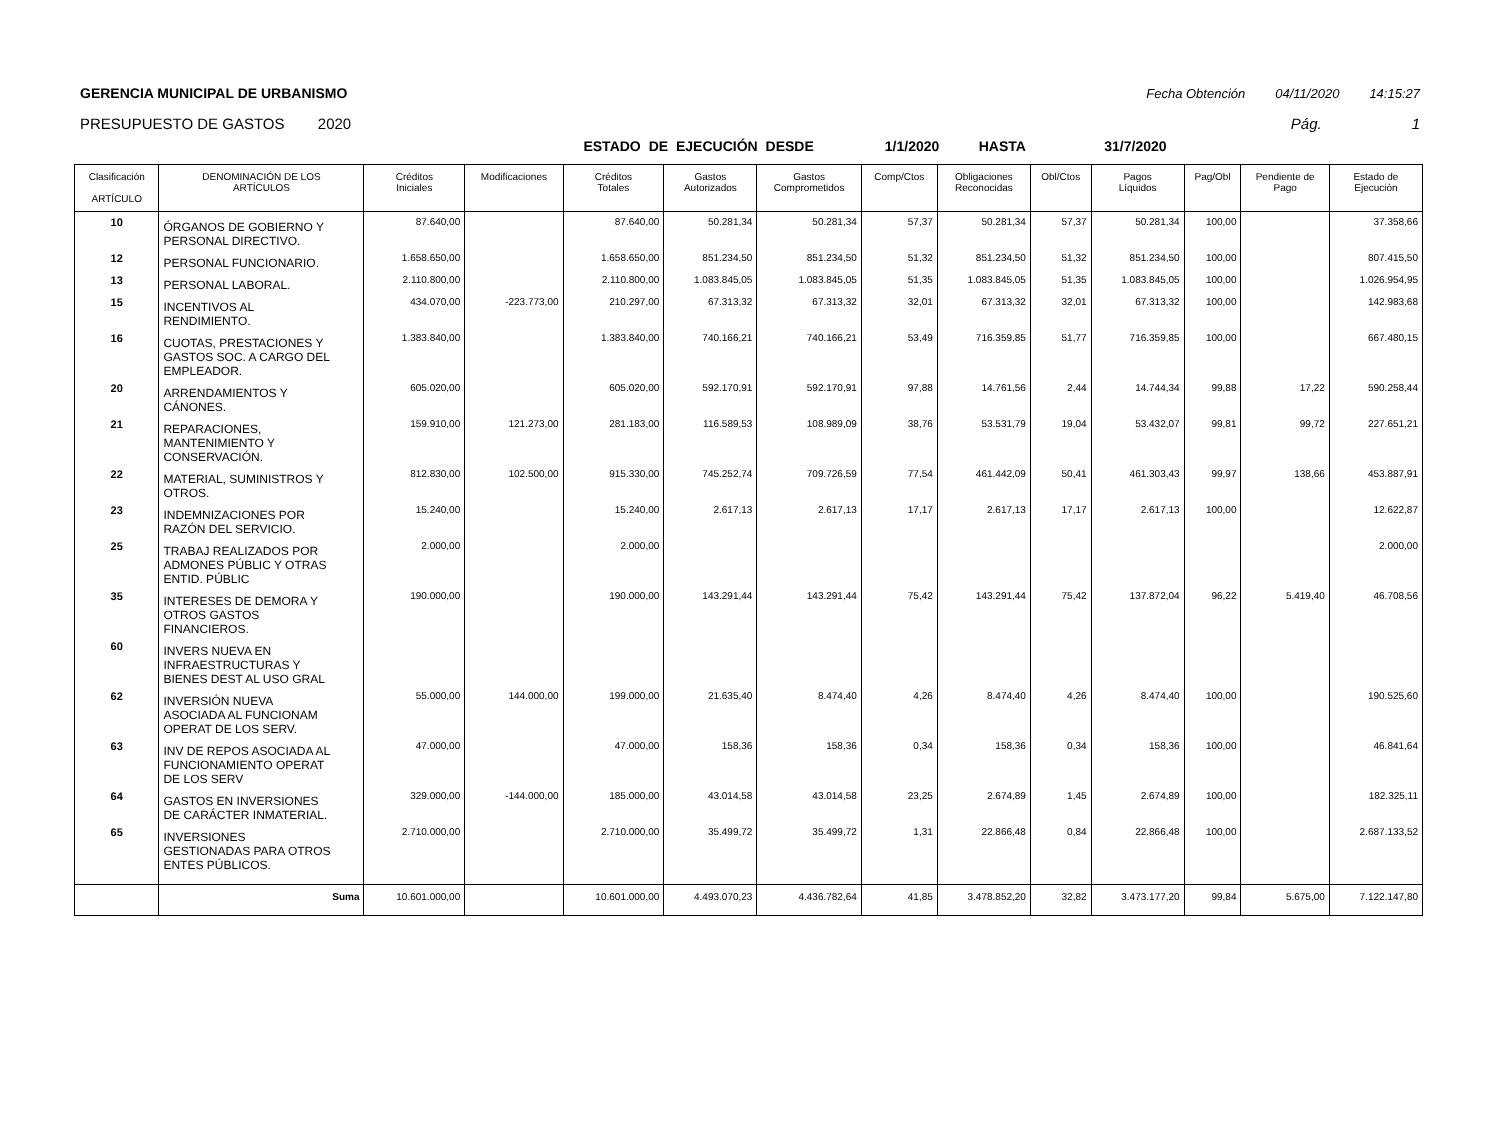GERENCIA MUNICIPAL DE URBANISMO Fecha Obtención 04/11/2020 14:15:27
PRESUPUESTO DE GASTOS 2020 Pág. 1
ESTADO DE EJECUCIÓN DESDE 1/1/2020 HASTA 31/7/2020
| Clasificación ARTÍCULO | DENOMINACIÓN DE LOS ARTÍCULOS | Créditos Iniciales | Modificaciones | Créditos Totales | Gastos Autorizados | Gastos Comprometidos | Comp/Ctos | Obligaciones Reconocidas | Obl/Ctos | Pagos Líquidos | Pag/Obl | Pendiente de Pago | Estado de Ejecución |
| --- | --- | --- | --- | --- | --- | --- | --- | --- | --- | --- | --- | --- | --- |
| 10 | ÓRGANOS DE GOBIERNO Y PERSONAL DIRECTIVO. | 87.640,00 | | 87.640,00 | 50.281,34 | 50.281,34 | 57,37 | 50.281,34 | 57,37 | 50.281,34 | 100,00 | | 37.358,66 |
| 12 | PERSONAL FUNCIONARIO. | 1.658.650,00 | | 1.658.650,00 | 851.234,50 | 851.234,50 | 51,32 | 851.234,50 | 51,32 | 851.234,50 | 100,00 | | 807.415,50 |
| 13 | PERSONAL LABORAL. | 2.110.800,00 | | 2.110.800,00 | 1.083.845,05 | 1.083.845,05 | 51,35 | 1.083.845,05 | 51,35 | 1.083.845,05 | 100,00 | | 1.026.954,95 |
| 15 | INCENTIVOS AL RENDIMIENTO. | 434.070,00 | -223.773,00 | 210.297,00 | 67.313,32 | 67.313,32 | 32,01 | 67.313,32 | 32,01 | 67.313,32 | 100,00 | | 142.983,68 |
| 16 | CUOTAS, PRESTACIONES Y GASTOS SOC. A CARGO DEL EMPLEADOR. | 1.383.840,00 | | 1.383.840,00 | 740.166,21 | 740.166,21 | 53,49 | 716.359,85 | 51,77 | 716.359,85 | 100,00 | | 667.480,15 |
| 20 | ARRENDAMIENTOS Y CÁNONES. | 605.020,00 | | 605.020,00 | 592.170,91 | 592.170,91 | 97,88 | 14.761,56 | 2,44 | 14.744,34 | 99,88 | 17,22 | 590.258,44 |
| 21 | REPARACIONES, MANTENIMIENTO Y CONSERVACIÓN. | 159.910,00 | 121.273,00 | 281.183,00 | 116.589,53 | 108.989,09 | 38,76 | 53.531,79 | 19,04 | 53.432,07 | 99,81 | 99,72 | 227.651,21 |
| 22 | MATERIAL, SUMINISTROS Y OTROS. | 812.830,00 | 102.500,00 | 915.330,00 | 745.252,74 | 709.726,59 | 77,54 | 461.442,09 | 50,41 | 461.303,43 | 99,97 | 138,66 | 453.887,91 |
| 23 | INDEMNIZACIONES POR RAZÓN DEL SERVICIO. | 15.240,00 | | 15.240,00 | 2.617,13 | 2.617,13 | 17,17 | 2.617,13 | 17,17 | 2.617,13 | 100,00 | | 12.622,87 |
| 25 | TRABAJ REALIZADOS POR ADMONES PÚBLIC Y OTRAS ENTID. PÚBLIC | 2.000,00 | | 2.000,00 | | | | | | | | | 2.000,00 |
| 35 | INTERESES DE DEMORA Y OTROS GASTOS FINANCIEROS. | 190.000,00 | | 190.000,00 | 143.291,44 | 143.291,44 | 75,42 | 143.291,44 | 75,42 | 137.872,04 | 96,22 | 5.419,40 | 46.708,56 |
| 60 | INVERS NUEVA EN INFRAESTRUCTURAS Y BIENES DEST AL USO GRAL | | | | | | | | | | | | |
| 62 | INVERSIÓN NUEVA ASOCIADA AL FUNCIONAM OPERAT DE LOS SERV. | 55.000,00 | 144.000,00 | 199.000,00 | 21.635,40 | 8.474,40 | 4,26 | 8.474,40 | 4,26 | 8.474,40 | 100,00 | | 190.525,60 |
| 63 | INV DE REPOS ASOCIADA AL FUNCIONAMIENTO OPERAT DE LOS SERV | 47.000,00 | | 47.000,00 | 158,36 | 158,36 | 0,34 | 158,36 | 0,34 | 158,36 | 100,00 | | 46.841,64 |
| 64 | GASTOS EN INVERSIONES DE CARÁCTER INMATERIAL. | 329.000,00 | -144.000,00 | 185.000,00 | 43.014,58 | 43.014,58 | 23,25 | 2.674,89 | 1,45 | 2.674,89 | 100,00 | | 182.325,11 |
| 65 | INVERSIONES GESTIONADAS PARA OTROS ENTES PÚBLICOS. | 2.710.000,00 | | 2.710.000,00 | 35.499,72 | 35.499,72 | 1,31 | 22.866,48 | 0,84 | 22.866,48 | 100,00 | | 2.687.133,52 |
| | Suma | 10.601.000,00 | | 10.601.000,00 | 4.493.070,23 | 4.436.782,64 | 41,85 | 3.478.852,20 | 32,82 | 3.473.177,20 | 99,84 | 5.675,00 | 7.122.147,80 |